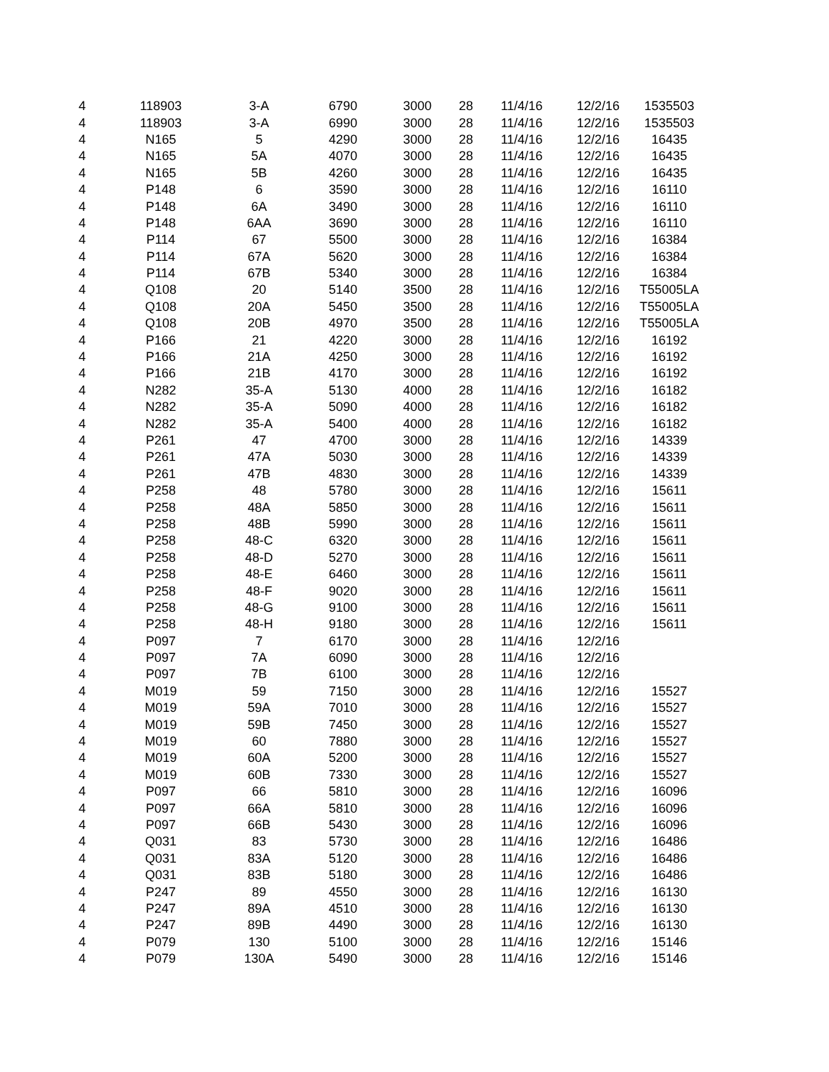| 4 | 118903 | 3-A | 6790 | 3000 | 28 | 11/4/16 | 12/2/16 | 1535503 |
| 4 | 118903 | 3-A | 6990 | 3000 | 28 | 11/4/16 | 12/2/16 | 1535503 |
| 4 | N165 | 5 | 4290 | 3000 | 28 | 11/4/16 | 12/2/16 | 16435 |
| 4 | N165 | 5A | 4070 | 3000 | 28 | 11/4/16 | 12/2/16 | 16435 |
| 4 | N165 | 5B | 4260 | 3000 | 28 | 11/4/16 | 12/2/16 | 16435 |
| 4 | P148 | 6 | 3590 | 3000 | 28 | 11/4/16 | 12/2/16 | 16110 |
| 4 | P148 | 6A | 3490 | 3000 | 28 | 11/4/16 | 12/2/16 | 16110 |
| 4 | P148 | 6AA | 3690 | 3000 | 28 | 11/4/16 | 12/2/16 | 16110 |
| 4 | P114 | 67 | 5500 | 3000 | 28 | 11/4/16 | 12/2/16 | 16384 |
| 4 | P114 | 67A | 5620 | 3000 | 28 | 11/4/16 | 12/2/16 | 16384 |
| 4 | P114 | 67B | 5340 | 3000 | 28 | 11/4/16 | 12/2/16 | 16384 |
| 4 | Q108 | 20 | 5140 | 3500 | 28 | 11/4/16 | 12/2/16 | T55005LA |
| 4 | Q108 | 20A | 5450 | 3500 | 28 | 11/4/16 | 12/2/16 | T55005LA |
| 4 | Q108 | 20B | 4970 | 3500 | 28 | 11/4/16 | 12/2/16 | T55005LA |
| 4 | P166 | 21 | 4220 | 3000 | 28 | 11/4/16 | 12/2/16 | 16192 |
| 4 | P166 | 21A | 4250 | 3000 | 28 | 11/4/16 | 12/2/16 | 16192 |
| 4 | P166 | 21B | 4170 | 3000 | 28 | 11/4/16 | 12/2/16 | 16192 |
| 4 | N282 | 35-A | 5130 | 4000 | 28 | 11/4/16 | 12/2/16 | 16182 |
| 4 | N282 | 35-A | 5090 | 4000 | 28 | 11/4/16 | 12/2/16 | 16182 |
| 4 | N282 | 35-A | 5400 | 4000 | 28 | 11/4/16 | 12/2/16 | 16182 |
| 4 | P261 | 47 | 4700 | 3000 | 28 | 11/4/16 | 12/2/16 | 14339 |
| 4 | P261 | 47A | 5030 | 3000 | 28 | 11/4/16 | 12/2/16 | 14339 |
| 4 | P261 | 47B | 4830 | 3000 | 28 | 11/4/16 | 12/2/16 | 14339 |
| 4 | P258 | 48 | 5780 | 3000 | 28 | 11/4/16 | 12/2/16 | 15611 |
| 4 | P258 | 48A | 5850 | 3000 | 28 | 11/4/16 | 12/2/16 | 15611 |
| 4 | P258 | 48B | 5990 | 3000 | 28 | 11/4/16 | 12/2/16 | 15611 |
| 4 | P258 | 48-C | 6320 | 3000 | 28 | 11/4/16 | 12/2/16 | 15611 |
| 4 | P258 | 48-D | 5270 | 3000 | 28 | 11/4/16 | 12/2/16 | 15611 |
| 4 | P258 | 48-E | 6460 | 3000 | 28 | 11/4/16 | 12/2/16 | 15611 |
| 4 | P258 | 48-F | 9020 | 3000 | 28 | 11/4/16 | 12/2/16 | 15611 |
| 4 | P258 | 48-G | 9100 | 3000 | 28 | 11/4/16 | 12/2/16 | 15611 |
| 4 | P258 | 48-H | 9180 | 3000 | 28 | 11/4/16 | 12/2/16 | 15611 |
| 4 | P097 | 7 | 6170 | 3000 | 28 | 11/4/16 | 12/2/16 | |
| 4 | P097 | 7A | 6090 | 3000 | 28 | 11/4/16 | 12/2/16 | |
| 4 | P097 | 7B | 6100 | 3000 | 28 | 11/4/16 | 12/2/16 | |
| 4 | M019 | 59 | 7150 | 3000 | 28 | 11/4/16 | 12/2/16 | 15527 |
| 4 | M019 | 59A | 7010 | 3000 | 28 | 11/4/16 | 12/2/16 | 15527 |
| 4 | M019 | 59B | 7450 | 3000 | 28 | 11/4/16 | 12/2/16 | 15527 |
| 4 | M019 | 60 | 7880 | 3000 | 28 | 11/4/16 | 12/2/16 | 15527 |
| 4 | M019 | 60A | 5200 | 3000 | 28 | 11/4/16 | 12/2/16 | 15527 |
| 4 | M019 | 60B | 7330 | 3000 | 28 | 11/4/16 | 12/2/16 | 15527 |
| 4 | P097 | 66 | 5810 | 3000 | 28 | 11/4/16 | 12/2/16 | 16096 |
| 4 | P097 | 66A | 5810 | 3000 | 28 | 11/4/16 | 12/2/16 | 16096 |
| 4 | P097 | 66B | 5430 | 3000 | 28 | 11/4/16 | 12/2/16 | 16096 |
| 4 | Q031 | 83 | 5730 | 3000 | 28 | 11/4/16 | 12/2/16 | 16486 |
| 4 | Q031 | 83A | 5120 | 3000 | 28 | 11/4/16 | 12/2/16 | 16486 |
| 4 | Q031 | 83B | 5180 | 3000 | 28 | 11/4/16 | 12/2/16 | 16486 |
| 4 | P247 | 89 | 4550 | 3000 | 28 | 11/4/16 | 12/2/16 | 16130 |
| 4 | P247 | 89A | 4510 | 3000 | 28 | 11/4/16 | 12/2/16 | 16130 |
| 4 | P247 | 89B | 4490 | 3000 | 28 | 11/4/16 | 12/2/16 | 16130 |
| 4 | P079 | 130 | 5100 | 3000 | 28 | 11/4/16 | 12/2/16 | 15146 |
| 4 | P079 | 130A | 5490 | 3000 | 28 | 11/4/16 | 12/2/16 | 15146 |